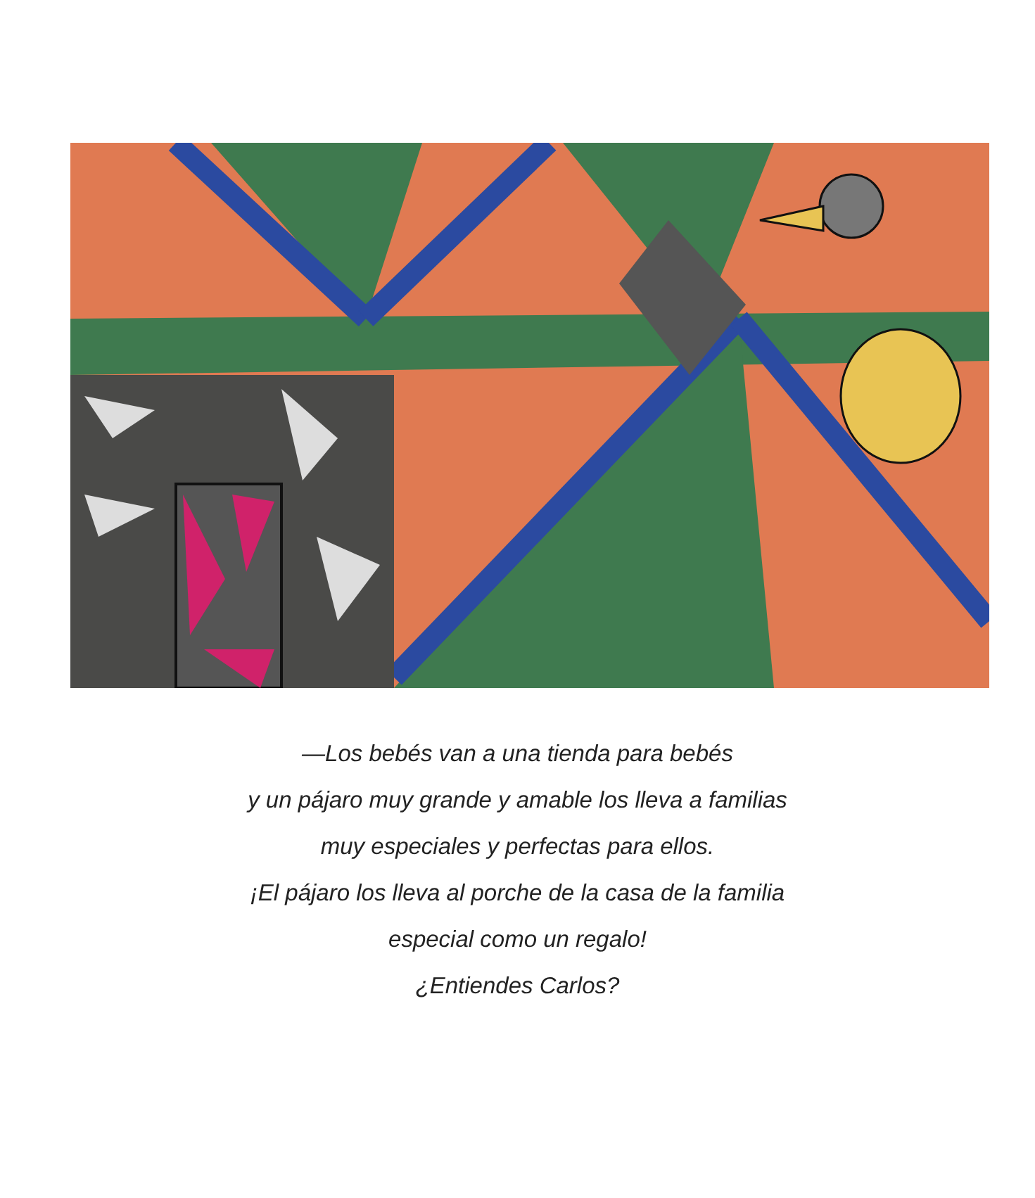—Los bebés van a una tienda para bebés
y un pájaro muy grande y amable los lleva a familias
muy especiales y perfectas para ellos.
¡El pájaro los lleva al porche de la casa de la familia
especial como un regalo!
¿Entiendes Carlos?